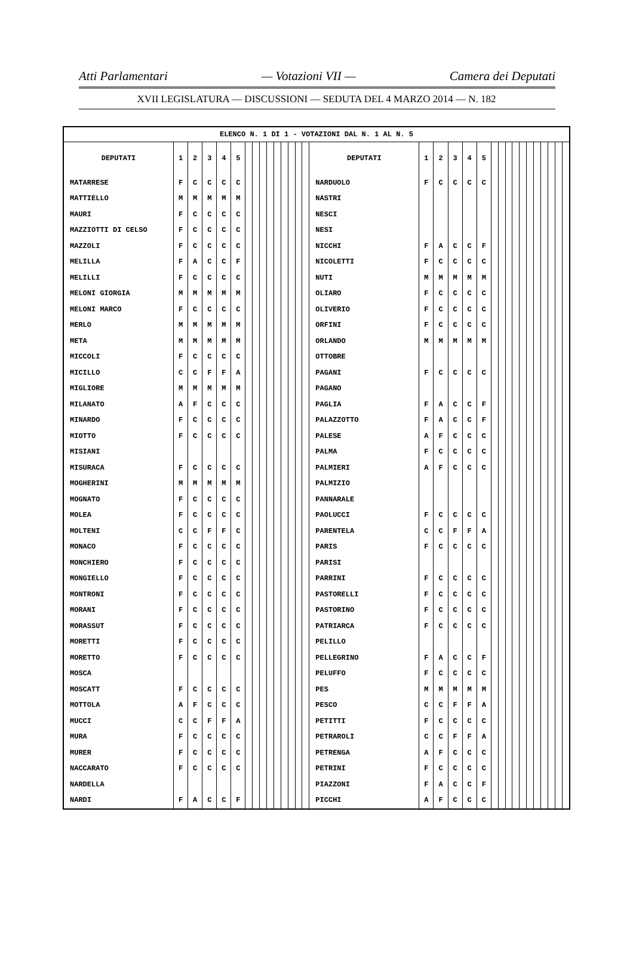Atti Parlamentari — Votazioni VII — Camera dei Deputati
XVII LEGISLATURA — DISCUSSIONI — SEDUTA DEL 4 MARZO 2014 — N. 182
| ELENCO N. 1 DI 1 - VOTAZIONI DAL N. 1 AL N. 5 | | | | | | | | | | | | | | | | | | | | | | | | | | | | | | | |
| --- | --- | --- | --- | --- | --- | --- | --- | --- | --- | --- | --- | --- | --- | --- | --- | --- | --- | --- | --- | --- | --- | --- | --- | --- | --- | --- | --- | --- | --- | --- | --- |
| DEPUTATI | 1 | 2 | 3 | 4 | 5 | | | | | | | | | | DEPUTATI | 1 | 2 | 3 | 4 | 5 | | | | | | | | | | | |
| MATARRESE | F | C | C | C | C | | | | | | | | | | NARDUOLO | F | C | C | C | C | | | | | | | | | | | |
| MATTIELLO | M | M | M | M | M | | | | | | | | | | NASTRI | | | | | | | | | | | | | | | | |
| MAURI | F | C | C | C | C | | | | | | | | | | NESCI | | | | | | | | | | | | | | | | |
| MAZZIOTTI DI CELSO | F | C | C | C | C | | | | | | | | | | NESI | | | | | | | | | | | | | | | | |
| MAZZOLI | F | C | C | C | C | | | | | | | | | | NICCHI | F | A | C | C | F | | | | | | | | | | | |
| MELILLA | F | A | C | C | F | | | | | | | | | | NICOLETTI | F | C | C | C | C | | | | | | | | | | | |
| MELILLI | F | C | C | C | C | | | | | | | | | | NUTI | M | M | M | M | M | | | | | | | | | | | |
| MELONI GIORGIA | M | M | M | M | M | | | | | | | | | | OLIARO | F | C | C | C | C | | | | | | | | | | | |
| MELONI MARCO | F | C | C | C | C | | | | | | | | | | OLIVERIO | F | C | C | C | C | | | | | | | | | | | |
| MERLO | M | M | M | M | M | | | | | | | | | | ORFINI | F | C | C | C | C | | | | | | | | | | | |
| META | M | M | M | M | M | | | | | | | | | | ORLANDO | M | M | M | M | M | | | | | | | | | | | |
| MICCOLI | F | C | C | C | C | | | | | | | | | | OTTOBRE | | | | | | | | | | | | | | | | |
| MICILLO | C | C | F | F | A | | | | | | | | | | PAGANI | F | C | C | C | C | | | | | | | | | | | |
| MIGLIORE | M | M | M | M | M | | | | | | | | | | PAGANO | | | | | | | | | | | | | | | | |
| MILANATO | A | F | C | C | C | | | | | | | | | | PAGLIA | F | A | C | C | F | | | | | | | | | | | |
| MINARDO | F | C | C | C | C | | | | | | | | | | PALAZZOTTO | F | A | C | C | F | | | | | | | | | | | |
| MIOTTO | F | C | C | C | C | | | | | | | | | | PALESE | A | F | C | C | C | | | | | | | | | | | |
| MISIANI | | | | | | | | | | | | | | | PALMA | F | C | C | C | C | | | | | | | | | | | |
| MISURACA | F | C | C | C | C | | | | | | | | | | PALMIERI | A | F | C | C | C | | | | | | | | | | | |
| MOGHERINI | M | M | M | M | M | | | | | | | | | | PALMIZIO | | | | | | | | | | | | | | | | |
| MOGNATO | F | C | C | C | C | | | | | | | | | | PANNARALE | | | | | | | | | | | | | | | | |
| MOLEA | F | C | C | C | C | | | | | | | | | | PAOLUCCI | F | C | C | C | C | | | | | | | | | | | |
| MOLTENI | C | C | F | F | C | | | | | | | | | | PARENTELA | C | C | F | F | A | | | | | | | | | | | |
| MONACO | F | C | C | C | C | | | | | | | | | | PARIS | F | C | C | C | C | | | | | | | | | | | |
| MONCHIERO | F | C | C | C | C | | | | | | | | | | PARISI | | | | | | | | | | | | | | | | |
| MONGIELLO | F | C | C | C | C | | | | | | | | | | PARRINI | F | C | C | C | C | | | | | | | | | | | |
| MONTRONI | F | C | C | C | C | | | | | | | | | | PASTORELLI | F | C | C | C | C | | | | | | | | | | | |
| MORANI | F | C | C | C | C | | | | | | | | | | PASTORINO | F | C | C | C | C | | | | | | | | | | | |
| MORASSUT | F | C | C | C | C | | | | | | | | | | PATRIARCA | F | C | C | C | C | | | | | | | | | | | |
| MORETTI | F | C | C | C | C | | | | | | | | | | PELILLO | | | | | | | | | | | | | | | | |
| MORETTO | F | C | C | C | C | | | | | | | | | | PELLEGRINO | F | A | C | C | F | | | | | | | | | | | |
| MOSCA | | | | | | | | | | | | | | | PELUFFO | F | C | C | C | C | | | | | | | | | | | |
| MOSCATT | F | C | C | C | C | | | | | | | | | | PES | M | M | M | M | M | | | | | | | | | | | |
| MOTTOLA | A | F | C | C | C | | | | | | | | | | PESCO | C | C | F | F | A | | | | | | | | | | | |
| MUCCI | C | C | F | F | A | | | | | | | | | | PETITTI | F | C | C | C | C | | | | | | | | | | | |
| MURA | F | C | C | C | C | | | | | | | | | | PETRAROLI | C | C | F | F | A | | | | | | | | | | | |
| MURER | F | C | C | C | C | | | | | | | | | | PETRENGA | A | F | C | C | C | | | | | | | | | | | |
| NACCARATO | F | C | C | C | C | | | | | | | | | | PETRINI | F | C | C | C | C | | | | | | | | | | | |
| NARDELLA | | | | | | | | | | | | | | | PIAZZONI | F | A | C | C | F | | | | | | | | | | | |
| NARDI | F | A | C | C | F | | | | | | | | | | PICCHI | A | F | C | C | C | | | | | | | | | | | |